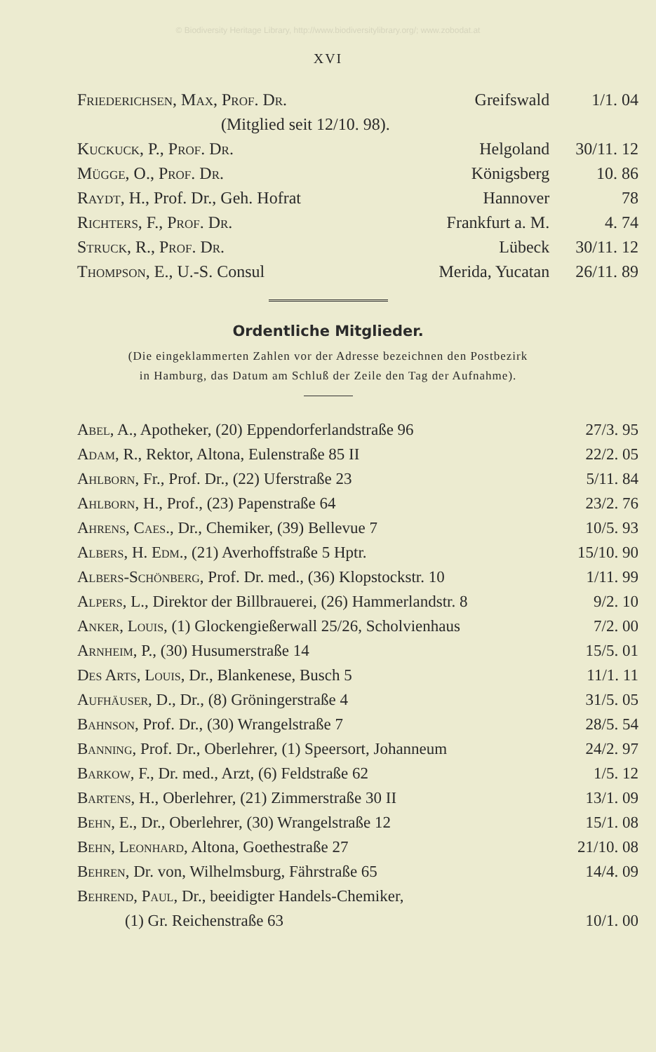© Biodiversity Heritage Library, http://www.biodiversitylibrary.org/; www.zobodat.at
XVI
| Friederichsen, Max, Prof. Dr. | Greifswald | 1/1. 04 |
| (Mitglied seit 12/10. 98). | | |
| Kuckuck, P., Prof. Dr. | Helgoland | 30/11. 12 |
| Mügge, O., Prof. Dr. | Königsberg | 10. 86 |
| Raydt , H., Prof. Dr., Geh. Hofrat | Hannover | 78 |
| Richters, F., Prof. Dr. | Frankfurt a. M. | 4. 74 |
| Struck, R., Prof. Dr. | Lübeck | 30/11. 12 |
| Thompson , E., U.-S. Consul | Merida, Yucatan | 26/11. 89 |
Ordentliche Mitglieder.
(Die eingeklammerten Zahlen vor der Adresse bezeichnen den Postbezirk
in Hamburg, das Datum am Schluß der Zeile den Tag der Aufnahme).
| Abel , A., Apotheker, (20) Eppendorferlandstraße 96 | 27/3. 95 |
| Adam , R., Rektor, Altona, Eulenstraße 85 II | 22/2. 05 |
| Ahlborn , Fr., Prof. Dr., (22) Uferstraße 23 | 5/11. 84 |
| Ahlborn , H., Prof., (23) Papenstraße 64 | 23/2. 76 |
| Ahrens, Caes. , Dr., Chemiker, (39) Bellevue 7 | 10/5. 93 |
| Albers, H. Edm. , (21) Averhoffstraße 5 Hptr. | 15/10. 90 |
| Albers-Schönberg , Prof. Dr. med., (36) Klopstockstr. 10 | 1/11. 99 |
| Alpers , L., Direktor der Billbrauerei, (26) Hammerlandstr. 8 | 9/2. 10 |
| Anker, Louis , (1) Glockengießerwall 25/26, Scholvienhaus | 7/2. 00 |
| Arnheim , P., (30) Husumerstraße 14 | 15/5. 01 |
| Des Arts, Louis , Dr., Blankenese, Busch 5 | 11/1. 11 |
| Aufhäuser , D., Dr., (8) Gröningerstraße 4 | 31/5. 05 |
| Bahnson , Prof. Dr., (30) Wrangelstraße 7 | 28/5. 54 |
| Banning , Prof. Dr., Oberlehrer, (1) Speersort, Johanneum | 24/2. 97 |
| Barkow , F., Dr. med., Arzt, (6) Feldstraße 62 | 1/5. 12 |
| Bartens , H., Oberlehrer, (21) Zimmerstraße 30 II | 13/1. 09 |
| Behn , E., Dr., Oberlehrer, (30) Wrangelstraße 12 | 15/1. 08 |
| Behn, Leonhard , Altona, Goethestraße 27 | 21/10. 08 |
| Behren , Dr. von, Wilhelmsburg, Fährstraße 65 | 14/4. 09 |
| Behrend, Paul , Dr., beeidigter Handels-Chemiker, | |
| (1) Gr. Reichenstraße 63 | 10/1. 00 |